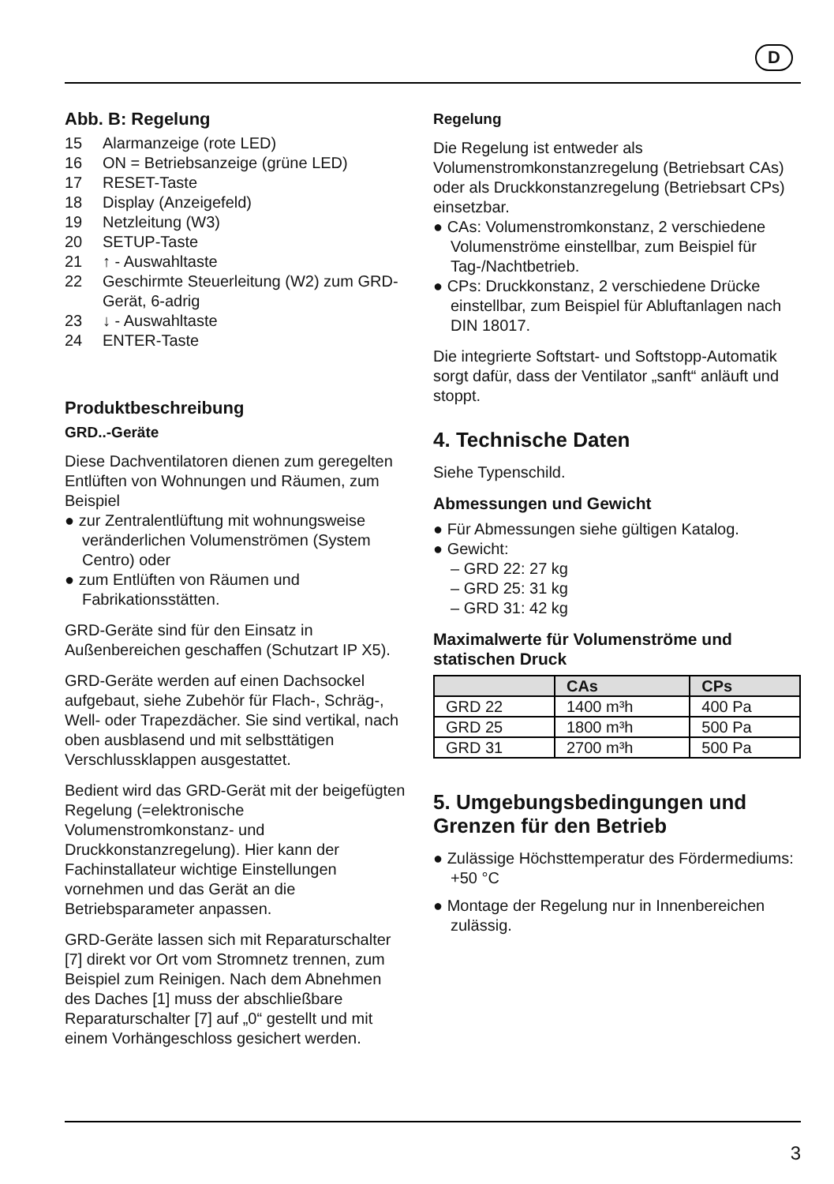D
Abb. B: Regelung
15 Alarmanzeige (rote LED)
16 ON = Betriebsanzeige (grüne LED)
17 RESET-Taste
18 Display (Anzeigefeld)
19 Netzleitung (W3)
20 SETUP-Taste
21 ↑ - Auswahltaste
22 Geschirmte Steuerleitung (W2) zum GRD-Gerät, 6-adrig
23 ↓ - Auswahltaste
24 ENTER-Taste
Produktbeschreibung
GRD..-Geräte
Diese Dachventilatoren dienen zum geregelten Entlüften von Wohnungen und Räumen, zum Beispiel
● zur Zentralentlüftung mit wohnungsweise veränderlichen Volumenströmen (System Centro) oder
● zum Entlüften von Räumen und Fabrikationsstätten.
GRD-Geräte sind für den Einsatz in Außenbereichen geschaffen (Schutzart IP X5).
GRD-Geräte werden auf einen Dachsockel aufgebaut, siehe Zubehör für Flach-, Schräg-, Well- oder Trapezdächer. Sie sind vertikal, nach oben ausblasend und mit selbsttätigen Verschlussklappen ausgestattet.
Bedient wird das GRD-Gerät mit der beigefügten Regelung (=elektronische Volumenstromkonstanz- und Druckkonstanzregelung). Hier kann der Fachinstallateur wichtige Einstellungen vornehmen und das Gerät an die Betriebsparameter anpassen.
GRD-Geräte lassen sich mit Reparaturschalter [7] direkt vor Ort vom Stromnetz trennen, zum Beispiel zum Reinigen. Nach dem Abnehmen des Daches [1] muss der abschließbare Reparaturschalter [7] auf „0“ gestellt und mit einem Vorhängeschloss gesichert werden.
Regelung
Die Regelung ist entweder als Volumenstromkonstanzregelung (Betriebsart CAs) oder als Druckkonstanzregelung (Betriebsart CPs) einsetzbar.
● CAs: Volumenstromkonstanz, 2 verschiedene Volumenströme einstellbar, zum Beispiel für Tag-/Nachtbetrieb.
● CPs: Druckkonstanz, 2 verschiedene Drücke einstellbar, zum Beispiel für Abluftanlagen nach DIN 18017.
Die integrierte Softstart- und Softstopp-Automatik sorgt dafür, dass der Ventilator „sanft“ anläuft und stoppt.
4. Technische Daten
Siehe Typenschild.
Abmessungen und Gewicht
● Für Abmessungen siehe gültigen Katalog.
● Gewicht:
– GRD 22: 27 kg
– GRD 25: 31 kg
– GRD 31: 42 kg
Maximalwerte für Volumenströme und statischen Druck
| | CAs | CPs |
| --- | --- | --- |
| GRD 22 | 1400 m³h | 400 Pa |
| GRD 25 | 1800 m³h | 500 Pa |
| GRD 31 | 2700 m³h | 500 Pa |
5. Umgebungsbedingungen und Grenzen für den Betrieb
● Zulässige Höchsttemperatur des Fördermediums: +50 °C
● Montage der Regelung nur in Innenbereichen zulässig.
3